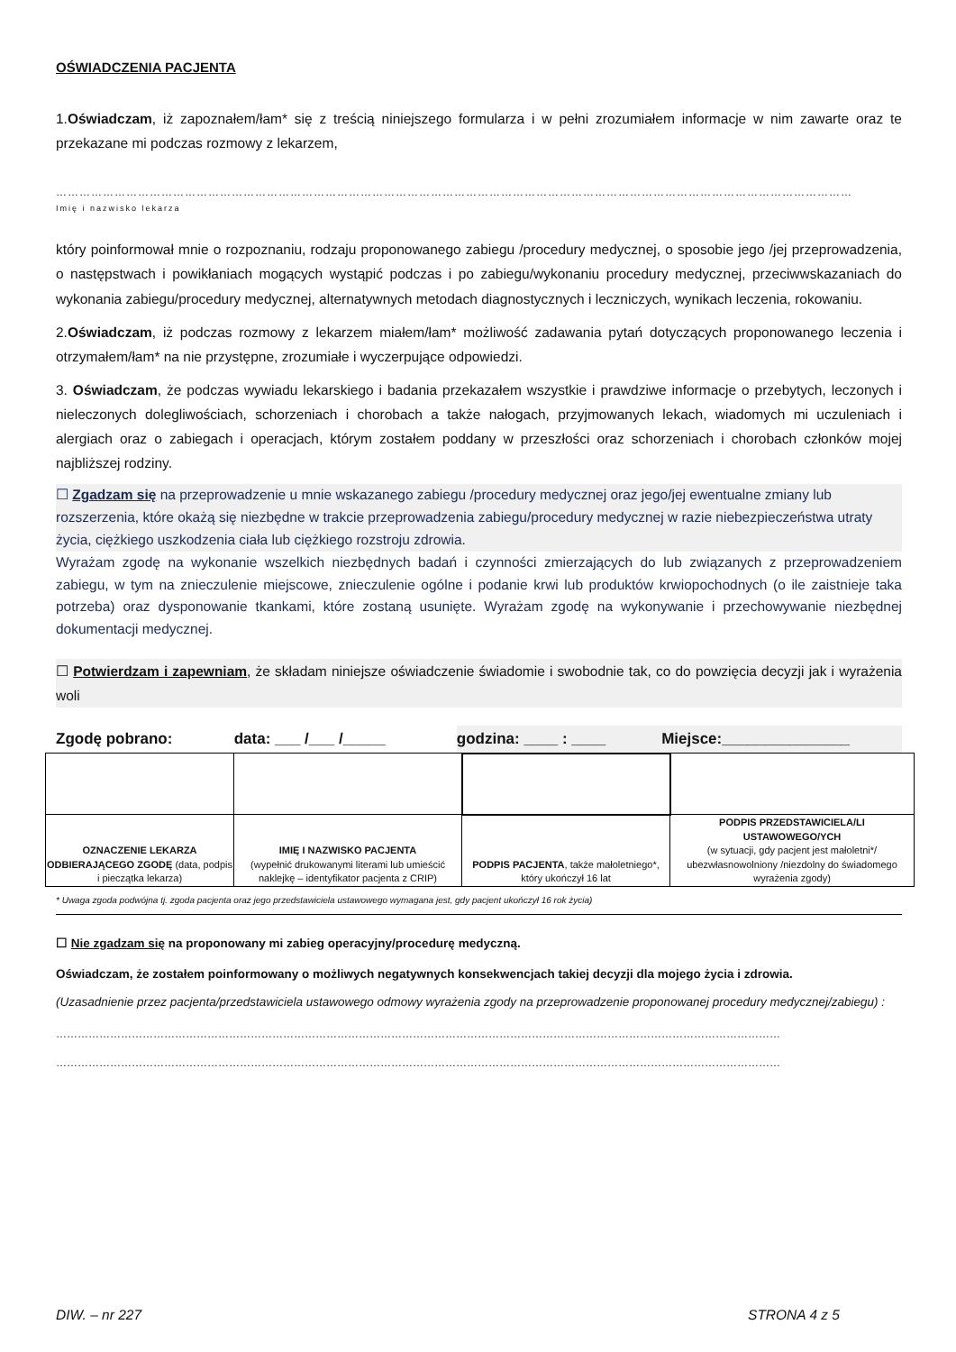OŚWIADCZENIA PACJENTA
1.Oświadczam, iż zapoznałem/łam* się z treścią niniejszego formularza i w pełni zrozumiałem informacje w nim zawarte oraz te przekazane mi podczas rozmowy z lekarzem,
……………………………………………………………………………………………………………………………………………………………………………………
Imię i nazwisko lekarza
który poinformował mnie o rozpoznaniu, rodzaju proponowanego zabiegu /procedury medycznej, o sposobie jego /jej przeprowadzenia, o następstwach i powikłaniach mogących wystąpić podczas i po zabiegu/wykonaniu procedury medycznej, przeciwwskazaniach do wykonania zabiegu/procedury medycznej, alternatywnych metodach diagnostycznych i leczniczych, wynikach leczenia, rokowaniu.
2.Oświadczam, iż podczas rozmowy z lekarzem miałem/łam* możliwość zadawania pytań dotyczących proponowanego leczenia i otrzymałem/łam* na nie przystępne, zrozumiałe i wyczerpujące odpowiedzi.
3. Oświadczam, że podczas wywiadu lekarskiego i badania przekazałem wszystkie i prawdziwe informacje o przebytych, leczonych i nieleczonych dolegliwościach, schorzeniach i chorobach a także nałogach, przyjmowanych lekach, wiadomych mi uczuleniach i alergiach oraz o zabiegach i operacjach, którym zostałem poddany w przeszłości oraz schorzeniach i chorobach członków mojej najbliższej rodziny.
☐ Zgadzam się na przeprowadzenie u mnie wskazanego zabiegu /procedury medycznej oraz jego/jej ewentualne zmiany lub rozszerzenia, które okażą się niezbędne w trakcie przeprowadzenia zabiegu/procedury medycznej w razie niebezpieczeństwa utraty życia, ciężkiego uszkodzenia ciała lub ciężkiego rozstroju zdrowia.
Wyrażam zgodę na wykonanie wszelkich niezbędnych badań i czynności zmierzających do lub związanych z przeprowadzeniem zabiegu, w tym na znieczulenie miejscowe, znieczulenie ogólne i podanie krwi lub produktów krwiopochodnych (o ile zaistnieje taka potrzeba) oraz dysponowanie tkankami, które zostaną usunięte. Wyrażam zgodę na wykonywanie i przechowywanie niezbędnej dokumentacji medycznej.
☐ Potwierdzam i zapewniam, że składam niniejsze oświadczenie świadomie i swobodnie tak, co do powzięcia decyzji jak i wyrażenia woli
Zgodę pobrano: data: ___ /___ /_____ godzina: ____ : ____ Miejsce:_______________
| OZNACZENIE LEKARZA ODBIERAJĄCEGO ZGODĘ (data, podpis i pieczątka lekarza) | IMIĘ I NAZWISKO PACJENTA (wypełnić drukowanymi literami lub umieścić naklejkę – identyfikator pacjenta z CRIP) | PODPIS PACJENTA , także małoletniego*, który ukończył 16 lat | PODPIS PRZEDSTAWICIELA/LI USTAWOWEGO/YCH (w sytuacji, gdy pacjent jest małoletni*/ ubezwłasnowolniony /niezdolny do świadomego wyrażenia zgody) |
* Uwaga zgoda podwójna tj. zgoda pacjenta oraz jego przedstawiciela ustawowego wymagana jest, gdy pacjent ukończył 16 rok życia)
☐ Nie zgadzam się na proponowany mi zabieg operacyjny/procedurę medyczną.
Oświadczam, że zostałem poinformowany o możliwych negatywnych konsekwencjach takiej decyzji dla mojego życia i zdrowia.
(Uzasadnienie przez pacjenta/przedstawiciela ustawowego odmowy wyrażenia zgody na przeprowadzenie proponowanej procedury medycznej/zabiegu) :
…………………………………………………………………………………………………………………………………………………………………………………
…………………………………………………………………………………………………………………………………………………………………………………
DIW. – nr 227 STRONA 4 z 5